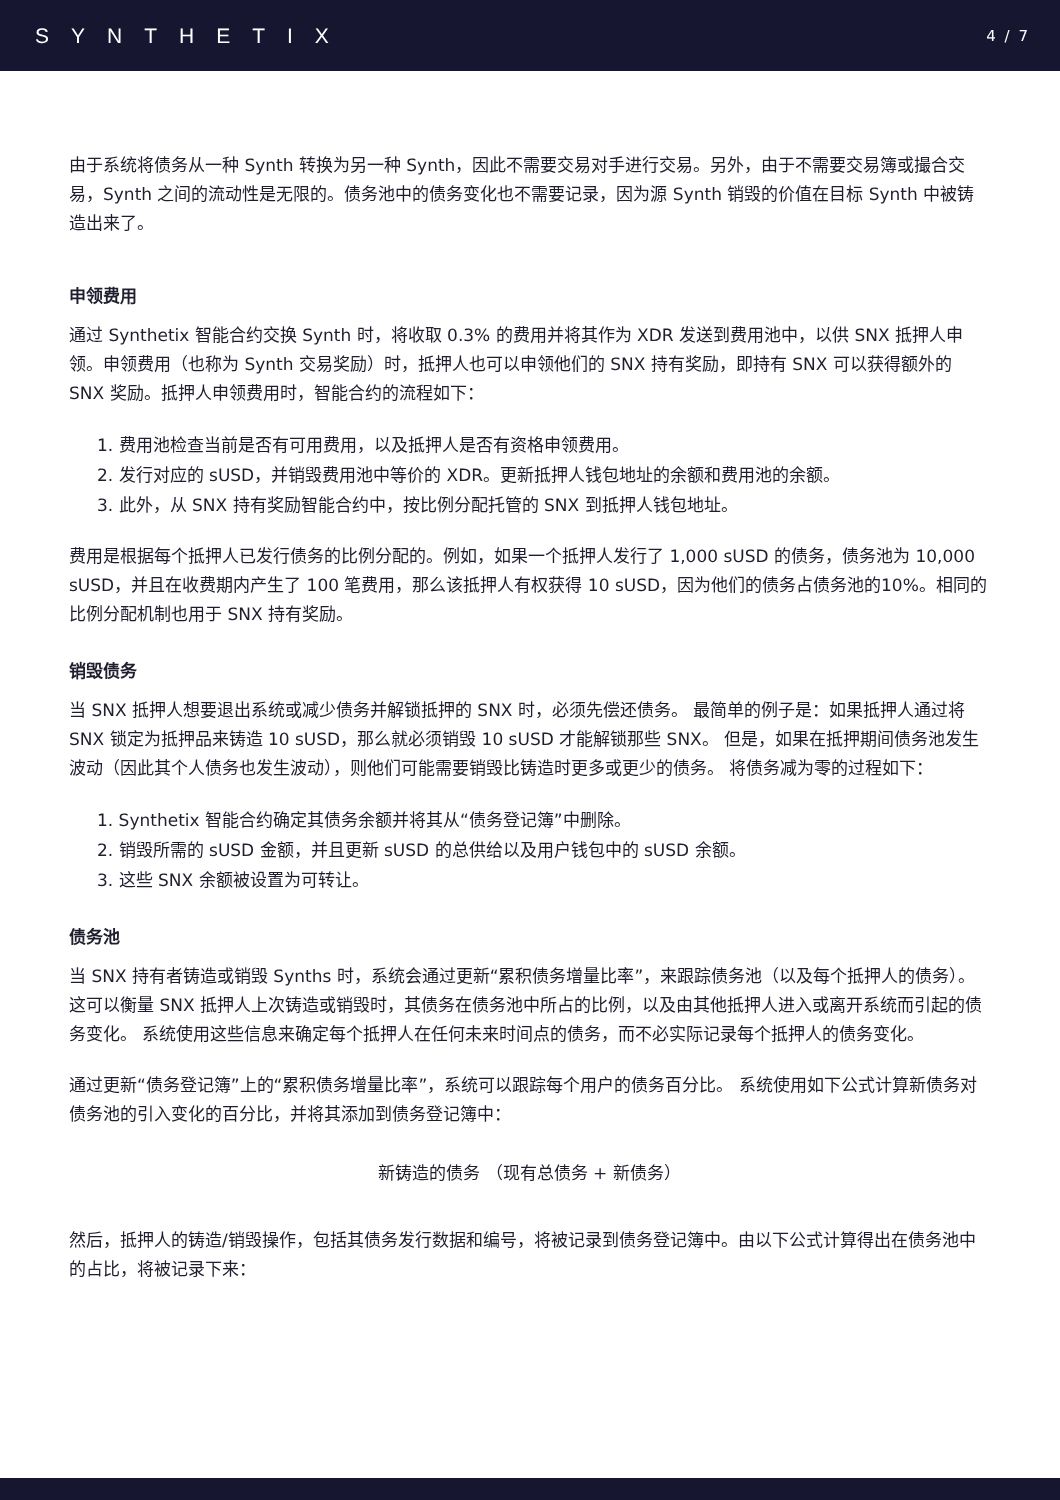SYNTHETIX 4 / 7
由于系统将债务从一种 Synth 转换为另一种 Synth，因此不需要交易对手进行交易。另外，由于不需要交易簿或撮合交易，Synth 之间的流动性是无限的。债务池中的债务变化也不需要记录，因为源 Synth 销毁的价值在目标 Synth 中被铸造出来了。
申领费用
通过 Synthetix 智能合约交换 Synth 时，将收取 0.3% 的费用并将其作为 XDR 发送到费用池中，以供 SNX 抵押人申领。申领费用（也称为 Synth 交易奖励）时，抵押人也可以申领他们的 SNX 持有奖励，即持有 SNX 可以获得额外的 SNX 奖励。抵押人申领费用时，智能合约的流程如下：
1. 费用池检查当前是否有可用费用，以及抵押人是否有资格申领费用。
2. 发行对应的 sUSD，并销毁费用池中等价的 XDR。更新抵押人钱包地址的余额和费用池的余额。
3. 此外，从 SNX 持有奖励智能合约中，按比例分配托管的 SNX 到抵押人钱包地址。
费用是根据每个抵押人已发行债务的比例分配的。例如，如果一个抵押人发行了 1,000 sUSD 的债务，债务池为 10,000 sUSD，并且在收费期内产生了 100 笔费用，那么该抵押人有权获得 10 sUSD，因为他们的债务占债务池的10%。相同的比例分配机制也用于 SNX 持有奖励。
销毁债务
当 SNX 抵押人想要退出系统或减少债务并解锁抵押的 SNX 时，必须先偿还债务。 最简单的例子是：如果抵押人通过将 SNX 锁定为抵押品来铸造 10 sUSD，那么就必须销毁 10 sUSD 才能解锁那些 SNX。 但是，如果在抵押期间债务池发生波动（因此其个人债务也发生波动），则他们可能需要销毁比铸造时更多或更少的债务。 将债务减为零的过程如下：
1. Synthetix 智能合约确定其债务余额并将其从“债务登记簿”中删除。
2. 销毁所需的 sUSD 金额，并且更新 sUSD 的总供给以及用户钱包中的 sUSD 余额。
3. 这些 SNX 余额被设置为可转让。
债务池
当 SNX 持有者铸造或销毁 Synths 时，系统会通过更新“累积债务增量比率”，来跟踪债务池（以及每个抵押人的债务）。 这可以衡量 SNX 抵押人上次铸造或销毁时，其债务在债务池中所占的比例，以及由其他抵押人进入或离开系统而引起的债务变化。 系统使用这些信息来确定每个抵押人在任何未来时间点的债务，而不必实际记录每个抵押人的债务变化。
通过更新“债务登记簿”上的“累积债务增量比率”，系统可以跟踪每个用户的债务百分比。 系统使用如下公式计算新债务对债务池的引入变化的百分比，并将其添加到债务登记簿中：
新铸造的债务 （现有总债务 + 新债务）
然后，抵押人的铸造/销毁操作，包括其债务发行数据和编号，将被记录到债务登记簿中。由以下公式计算得出在债务池中的占比，将被记录下来：